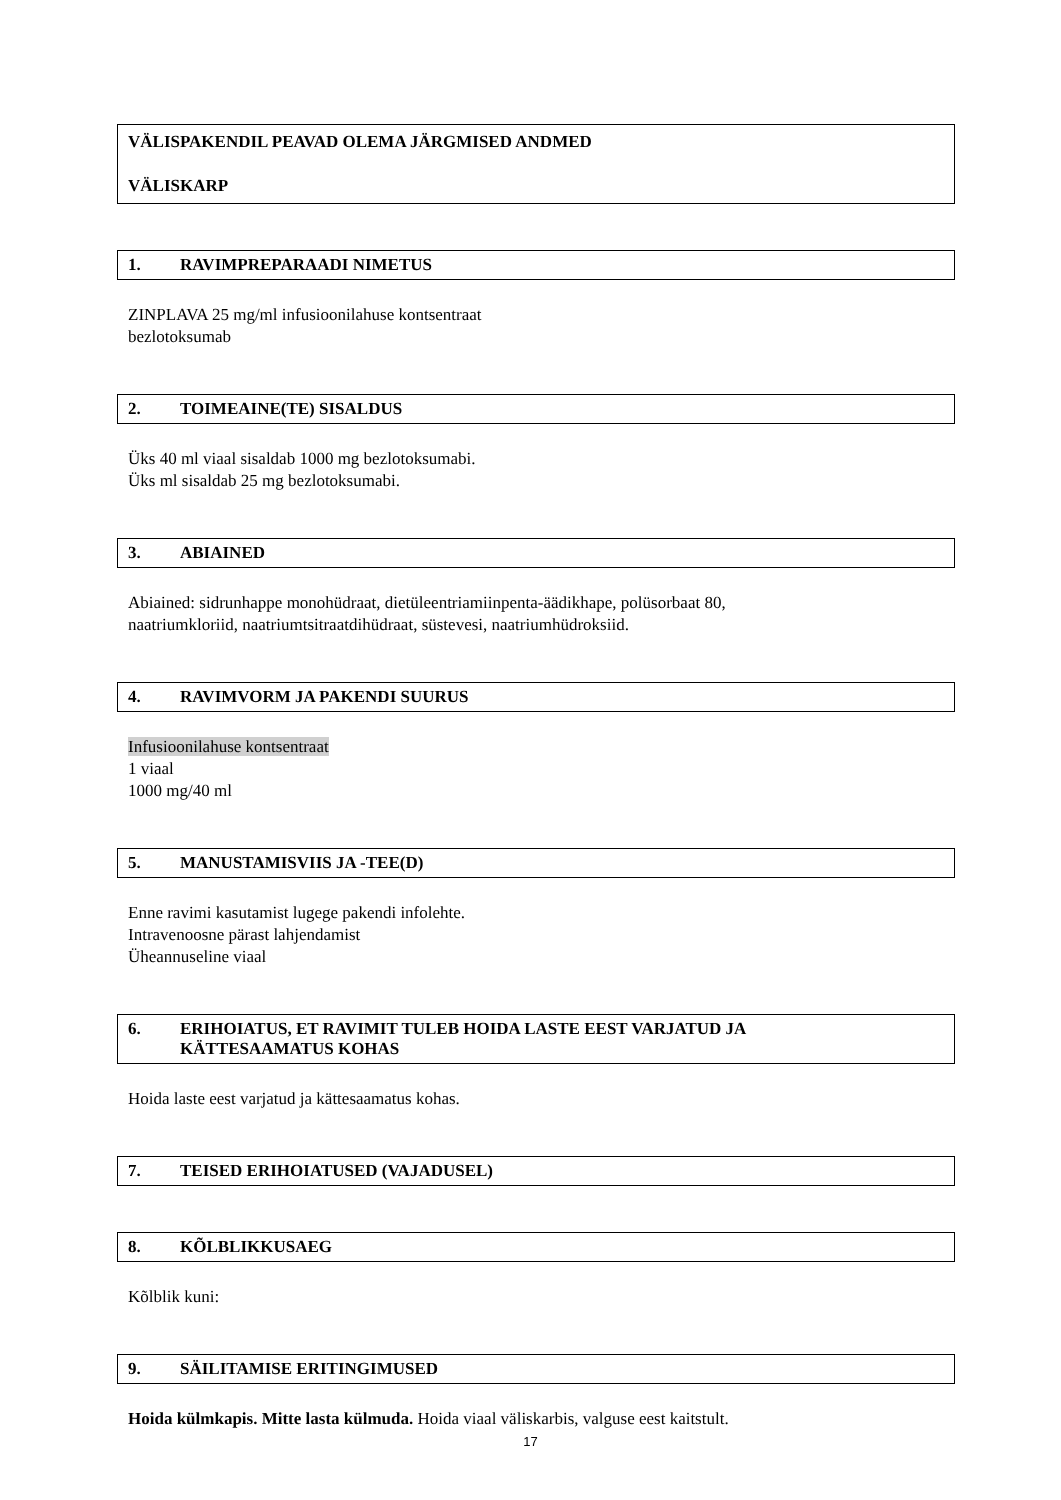VÄLISPAKENDIL PEAVAD OLEMA JÄRGMISED ANDMED
VÄLISKARP
1. RAVIMPREPARAADI NIMETUS
ZINPLAVA 25 mg/ml infusioonilahuse kontsentraat
bezlotoksumab
2. TOIMEAINE(TE) SISALDUS
Üks 40 ml viaal sisaldab 1000 mg bezlotoksumabi.
Üks ml sisaldab 25 mg bezlotoksumabi.
3. ABIAINED
Abiained: sidrunhappe monohüdraat, dietüleentriamiinpenta-äädikhape, polüsorbaat 80,
naatriumkloriid, naatriumtsitraatdihüdraat, süstevesi, naatriumhüdroksiid.
4. RAVIMVORM JA PAKENDI SUURUS
Infusioonilahuse kontsentraat
1 viaal
1000 mg/40 ml
5. MANUSTAMISVIIS JA -TEE(D)
Enne ravimi kasutamist lugege pakendi infolehte.
Intravenoosne pärast lahjendamist
Üheannuseline viaal
6. ERIHOIATUS, ET RAVIMIT TULEB HOIDA LASTE EEST VARJATUD JA
KÄTTESAAMATUS KOHAS
Hoida laste eest varjatud ja kättesaamatus kohas.
7. TEISED ERIHOIATUSED (VAJADUSEL)
8. KÕLBLIKKUSAEG
Kõlblik kuni:
9. SÄILITAMISE ERITINGIMUSED
Hoida külmkapis. Mitte lasta külmuda. Hoida viaal väliskarbis, valguse eest kaitstult.
17